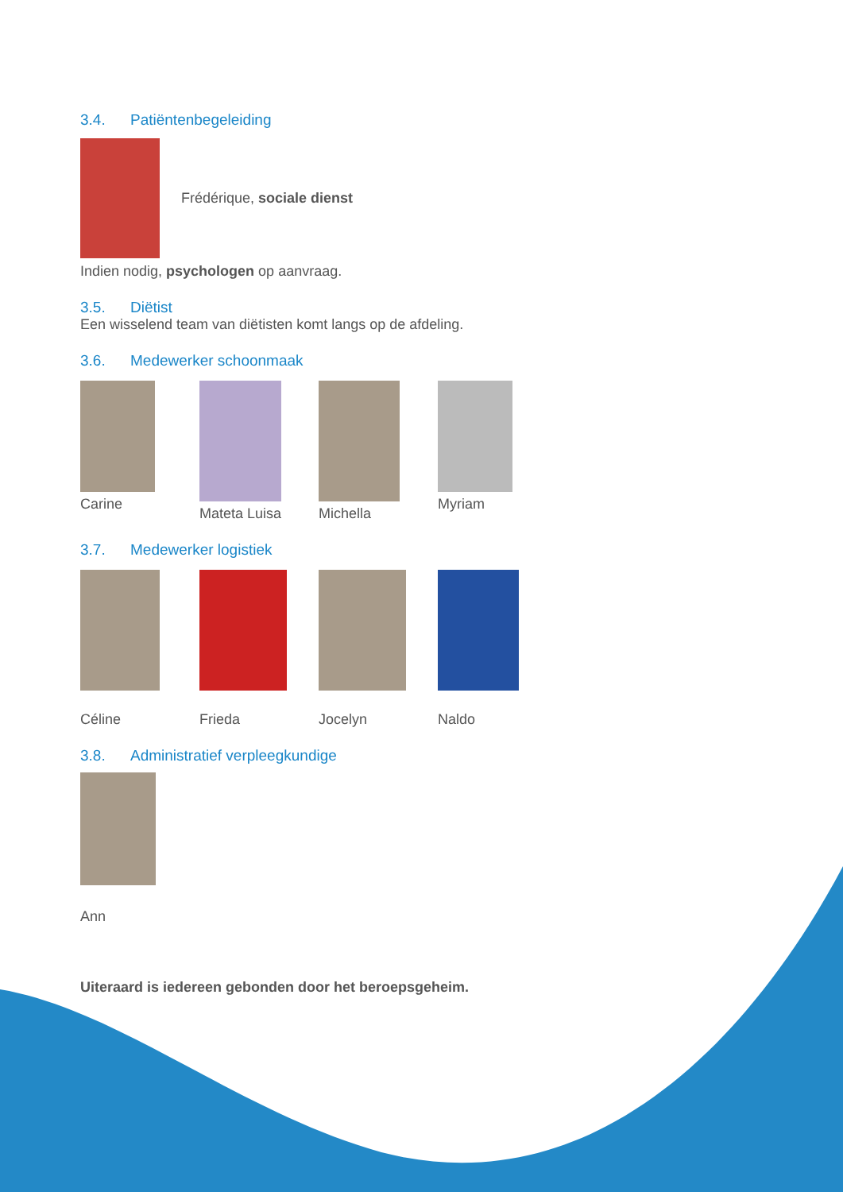3.4. Patiëntenbegeleiding
Frédérique, sociale dienst
Indien nodig, psychologen op aanvraag.
3.5. Diëtist
Een wisselend team van diëtisten komt langs op de afdeling.
3.6. Medewerker schoonmaak
Carine
Mateta Luisa
Michella
Myriam
3.7. Medewerker logistiek
Céline
Frieda
Jocelyn
Naldo
3.8. Administratief verpleegkundige
Ann
Uiteraard is iedereen gebonden door het beroepsgeheim.